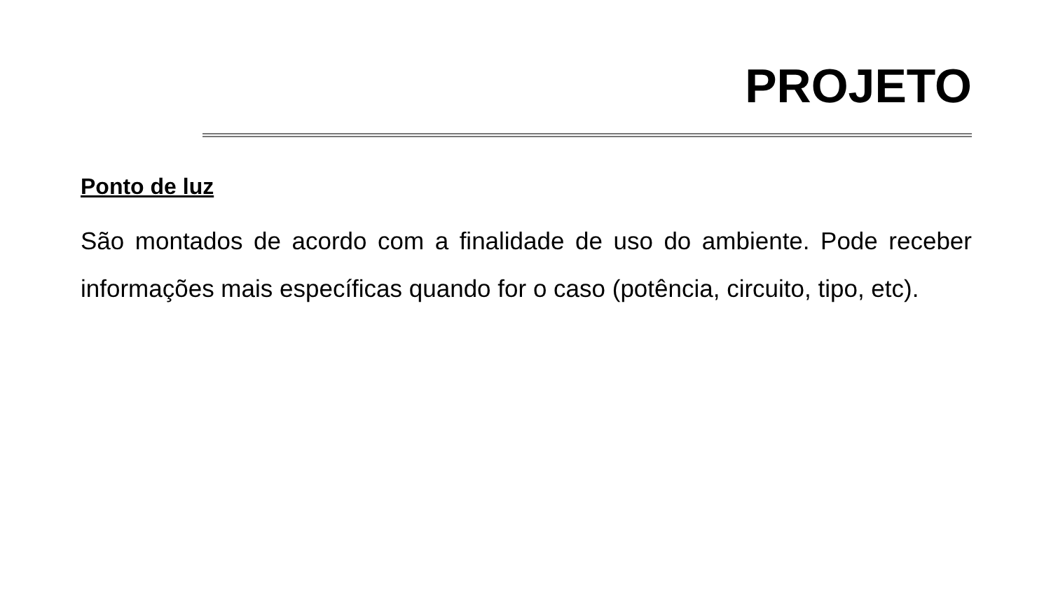PROJETO
Ponto de luz
São montados de acordo com a finalidade de uso do ambiente. Pode receber informações mais específicas quando for o caso (potência, circuito, tipo, etc).